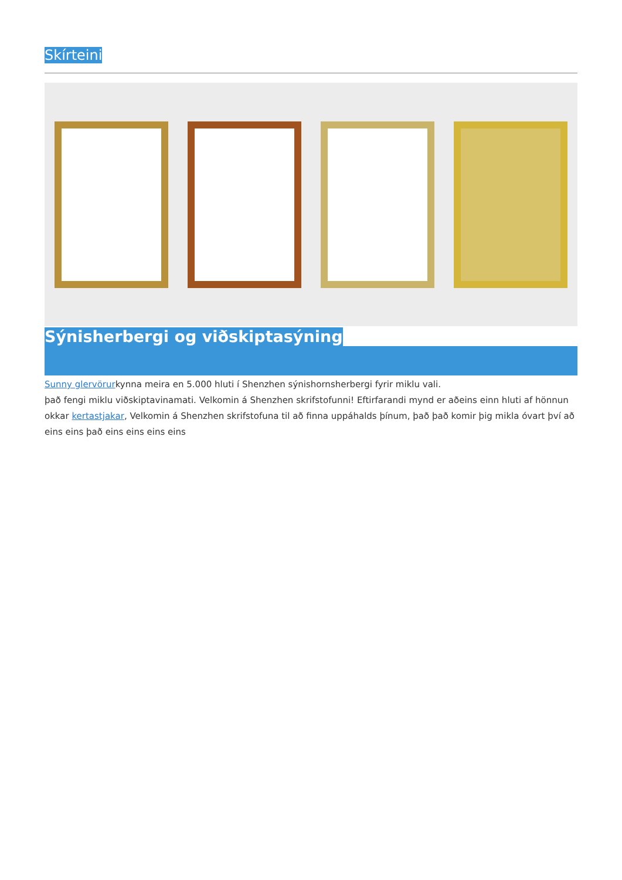Skírteini
Sýnisherbergi og viðskiptasýning
Sunny glervörurkynna meira en 5.000 hluti í Shenzhen sýnishornsherbergi fyrir miklu vali.
það fengi miklu viðskiptavinamati. Velkomin á Shenzhen skrifstofunni! Eftirfarandi mynd er aðeins einn hluti af hönnun okkar kertastjakar, Velkomin á Shenzhen skrifstofuna til að finna uppáhalds þínum, það það komir þig mikla óvart því að eins eins það eins eins eins eins